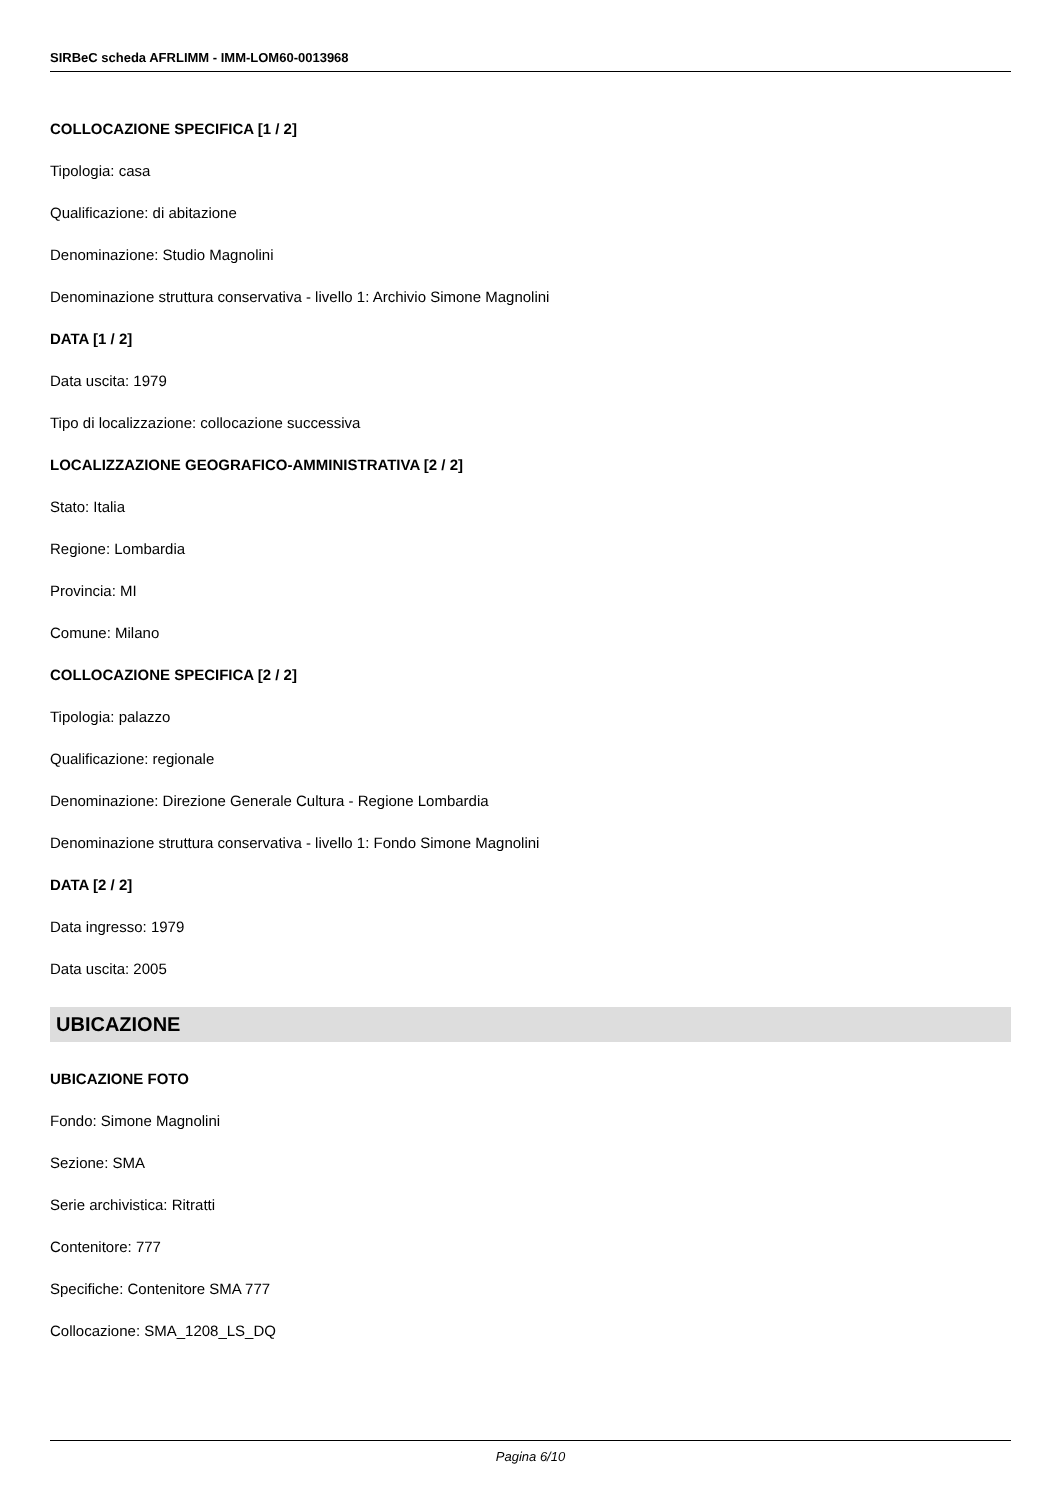SIRBeC scheda AFRLIMM - IMM-LOM60-0013968
COLLOCAZIONE SPECIFICA [1 / 2]
Tipologia: casa
Qualificazione: di abitazione
Denominazione: Studio Magnolini
Denominazione struttura conservativa - livello 1: Archivio Simone Magnolini
DATA [1 / 2]
Data uscita: 1979
Tipo di localizzazione: collocazione successiva
LOCALIZZAZIONE GEOGRAFICO-AMMINISTRATIVA [2 / 2]
Stato: Italia
Regione: Lombardia
Provincia: MI
Comune: Milano
COLLOCAZIONE SPECIFICA [2 / 2]
Tipologia: palazzo
Qualificazione: regionale
Denominazione: Direzione Generale Cultura - Regione Lombardia
Denominazione struttura conservativa - livello 1: Fondo Simone Magnolini
DATA [2 / 2]
Data ingresso: 1979
Data uscita: 2005
UBICAZIONE
UBICAZIONE FOTO
Fondo: Simone Magnolini
Sezione: SMA
Serie archivistica: Ritratti
Contenitore: 777
Specifiche: Contenitore SMA 777
Collocazione: SMA_1208_LS_DQ
Pagina 6/10